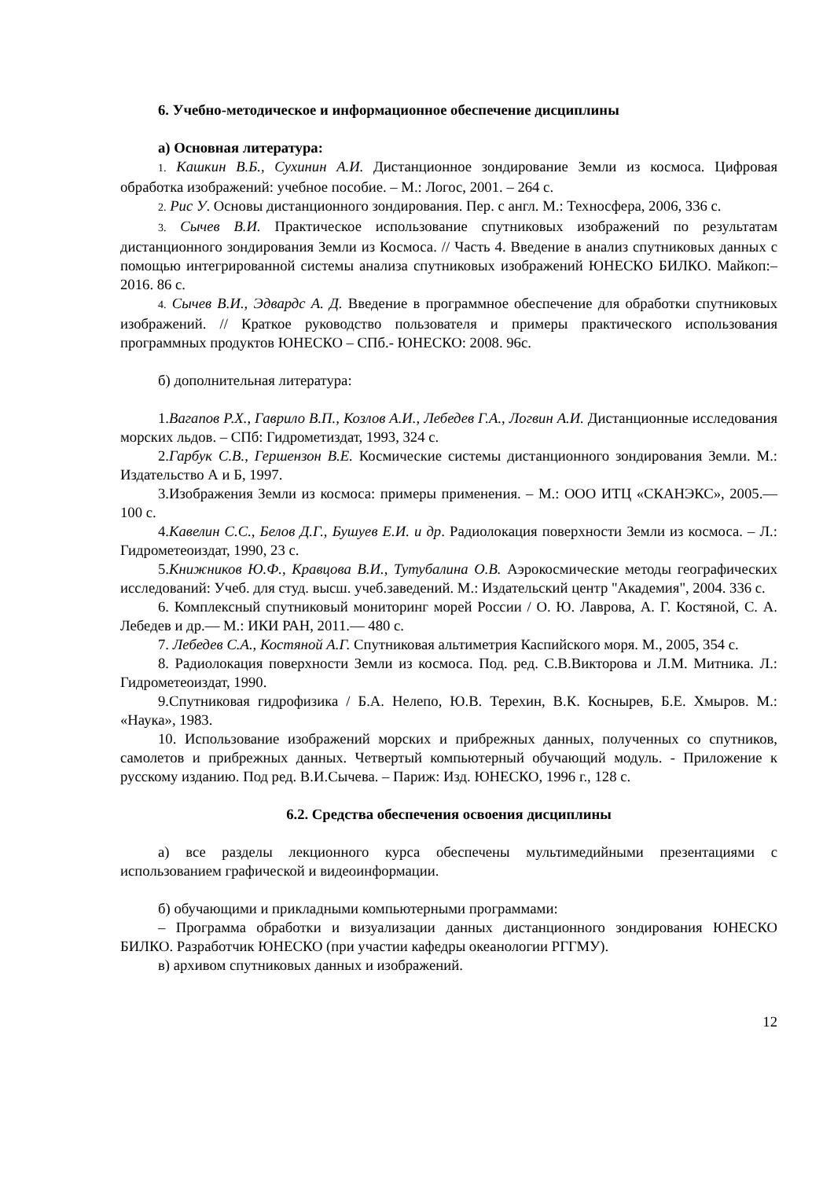6. Учебно-методическое и информационное обеспечение дисциплины
а) Основная литература:
1. Кашкин В.Б., Сухинин А.И. Дистанционное зондирование Земли из космоса. Цифровая обработка изображений: учебное пособие. – М.: Логос, 2001. – 264 с.
2. Рис У. Основы дистанционного зондирования. Пер. с англ. М.: Техносфера, 2006, 336 с.
3. Сычев В.И. Практическое использование спутниковых изображений по результатам дистанционного зондирования Земли из Космоса. // Часть 4. Введение в анализ спутниковых данных с помощью интегрированной системы анализа спутниковых изображений ЮНЕСКО БИЛКО. Майкоп:– 2016. 86 с.
4. Сычев В.И., Эдвардс А. Д. Введение в программное обеспечение для обработки спутниковых изображений. // Краткое руководство пользователя и примеры практического использования программных продуктов ЮНЕСКО – СПб.- ЮНЕСКО: 2008. 96с.
б) дополнительная литература:
1.Вагапов Р.Х., Гаврило В.П., Козлов А.И., Лебедев Г.А., Логвин А.И. Дистанционные исследования морских льдов. – СПб: Гидрометиздат, 1993, 324 с.
2.Гарбук С.В., Гершензон В.Е. Космические системы дистанционного зондирования Земли. М.: Издательство А и Б, 1997.
3.Изображения Земли из космоса: примеры применения. – М.: ООО ИТЦ «СКАНЭКС», 2005.— 100 с.
4.Кавелин С.С., Белов Д.Г., Бушуев Е.И. и др. Радиолокация поверхности Земли из космоса. – Л.: Гидрометеоиздат, 1990, 23 с.
5.Книжников Ю.Ф., Кравцова В.И., Тутубалина О.В. Аэрокосмические методы географических исследований: Учеб. для студ. высш. учеб.заведений. М.: Издательский центр "Академия", 2004. 336 с.
6. Комплексный спутниковый мониторинг морей России / О. Ю. Лаврова, А. Г. Костяной, С. А. Лебедев и др.— М.: ИКИ РАН, 2011.— 480 с.
7. Лебедев С.А., Костяной А.Г. Спутниковая альтиметрия Каспийского моря. М., 2005, 354 с.
8. Радиолокация поверхности Земли из космоса. Под. ред. С.В.Викторова и Л.М. Митника. Л.: Гидрометеоиздат, 1990.
9.Спутниковая гидрофизика / Б.А. Нелепо, Ю.В. Терехин, В.К. Коснырев, Б.Е. Хмыров. М.: «Наука», 1983.
10. Использование изображений морских и прибрежных данных, полученных со спутников, самолетов и прибрежных данных. Четвертый компьютерный обучающий модуль. - Приложение к русскому изданию. Под ред. В.И.Сычева. – Париж: Изд. ЮНЕСКО, 1996 г., 128 с.
6.2. Средства обеспечения освоения дисциплины
а) все разделы лекционного курса обеспечены мультимедийными презентациями с использованием графической и видеоинформации.
б) обучающими и прикладными компьютерными программами:
– Программа обработки и визуализации данных дистанционного зондирования ЮНЕСКО БИЛКО. Разработчик ЮНЕСКО (при участии кафедры океанологии РГГМУ).
в) архивом спутниковых данных и изображений.
12